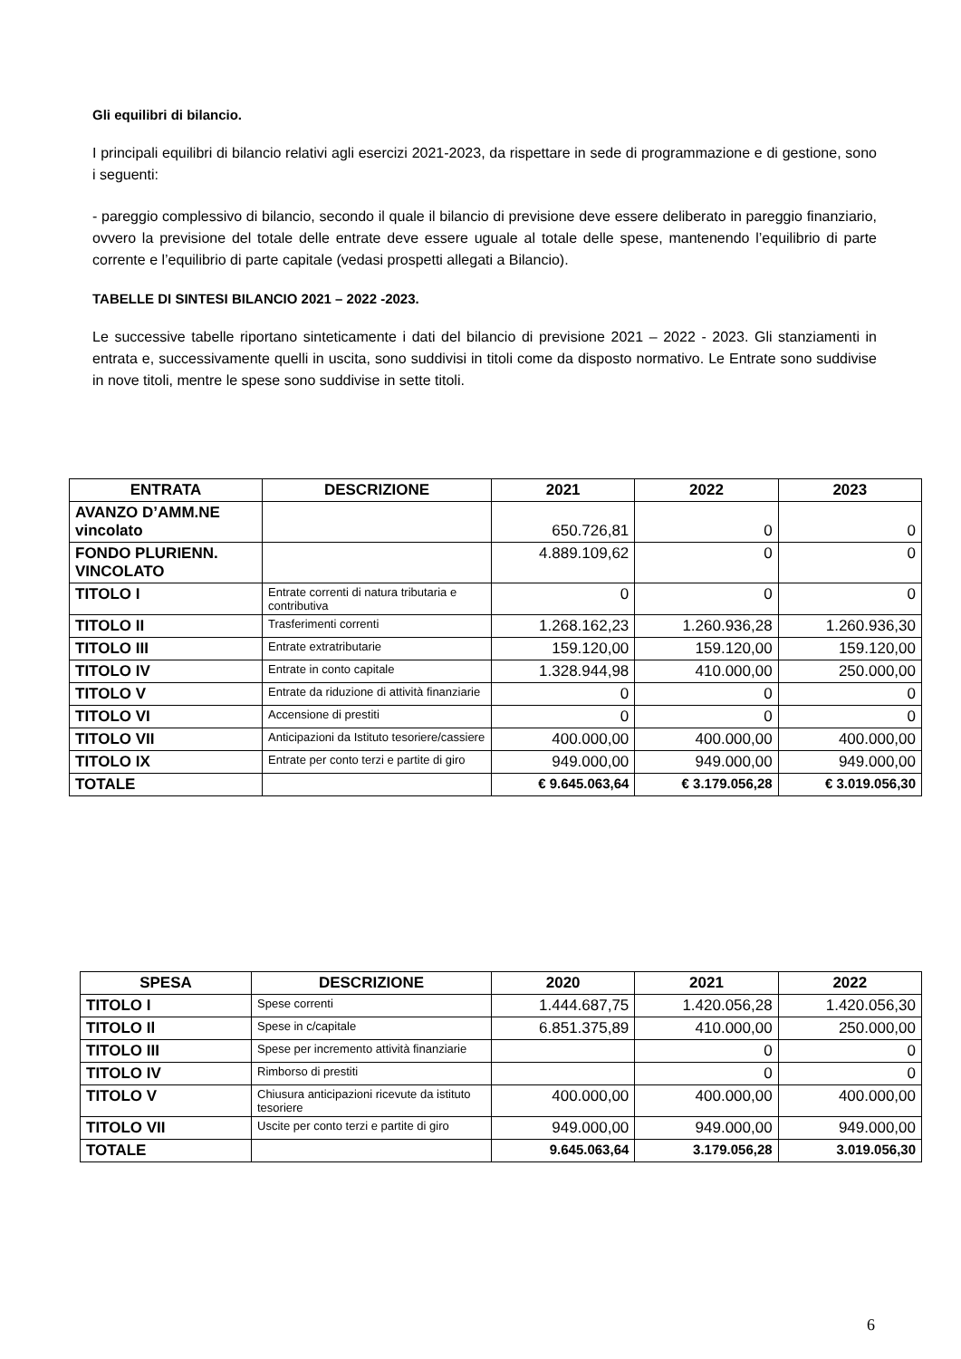Gli equilibri di bilancio.
I principali equilibri di bilancio relativi agli esercizi 2021-2023, da rispettare in sede di programmazione e di gestione, sono i seguenti:
- pareggio complessivo di bilancio, secondo il quale il bilancio di previsione deve essere deliberato in pareggio finanziario, ovvero la previsione del totale delle entrate deve essere uguale al totale delle spese, mantenendo l’equilibrio di parte corrente e l’equilibrio di parte capitale (vedasi prospetti allegati a Bilancio).
TABELLE DI SINTESI BILANCIO 2021 – 2022 -2023.
Le successive tabelle riportano sinteticamente i dati del bilancio di previsione 2021 – 2022 - 2023. Gli stanziamenti in entrata e, successivamente quelli in uscita, sono suddivisi in titoli come da disposto normativo. Le Entrate sono suddivise in nove titoli, mentre le spese sono suddivise in sette titoli.
| ENTRATA | DESCRIZIONE | 2021 | 2022 | 2023 |
| --- | --- | --- | --- | --- |
| AVANZO D’AMM.NE vincolato | | 650.726,81 | 0 | 0 |
| FONDO PLURIENN. VINCOLATO | | 4.889.109,62 | 0 | 0 |
| TITOLO I | Entrate correnti di natura tributaria e contributiva | 0 | 0 | 0 |
| TITOLO II | Trasferimenti correnti | 1.268.162,23 | 1.260.936,28 | 1.260.936,30 |
| TITOLO III | Entrate extratributarie | 159.120,00 | 159.120,00 | 159.120,00 |
| TITOLO IV | Entrate in conto capitale | 1.328.944,98 | 410.000,00 | 250.000,00 |
| TITOLO V | Entrate da riduzione di attività finanziarie | 0 | 0 | 0 |
| TITOLO VI | Accensione di prestiti | 0 | 0 | 0 |
| TITOLO VII | Anticipazioni da Istituto tesoriere/cassiere | 400.000,00 | 400.000,00 | 400.000,00 |
| TITOLO IX | Entrate per conto terzi e partite di giro | 949.000,00 | 949.000,00 | 949.000,00 |
| TOTALE | | € 9.645.063,64 | € 3.179.056,28 | € 3.019.056,30 |
| SPESA | DESCRIZIONE | 2020 | 2021 | 2022 |
| --- | --- | --- | --- | --- |
| TITOLO I | Spese correnti | 1.444.687,75 | 1.420.056,28 | 1.420.056,30 |
| TITOLO Il | Spese in c/capitale | 6.851.375,89 | 410.000,00 | 250.000,00 |
| TITOLO III | Spese per incremento attività finanziarie | | 0 | 0 |
| TITOLO IV | Rimborso di prestiti | | 0 | 0 |
| TITOLO V | Chiusura anticipazioni ricevute da istituto tesoriere | 400.000,00 | 400.000,00 | 400.000,00 |
| TITOLO VII | Uscite per conto terzi e partite di giro | 949.000,00 | 949.000,00 | 949.000,00 |
| TOTALE | | 9.645.063,64 | 3.179.056,28 | 3.019.056,30 |
6